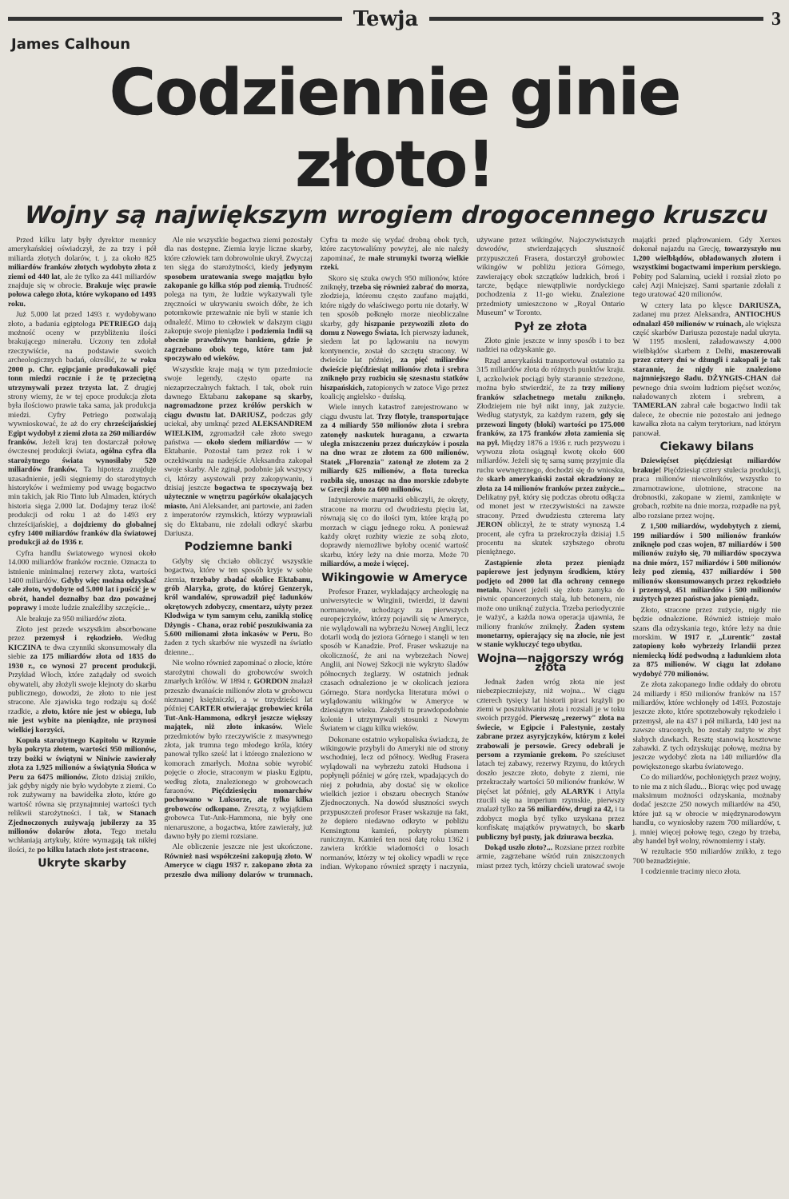Tewja 3
James Calhoun
Codziennie ginie złoto!
Wojny są największym wrogiem drogocennego kruszcu
Przed kilku laty były dyrektor mennicy amerykańskiej oświadczył, że za trzy i pół miliarda złotych dolarów, t. j. za około 825 miliardów franków złotych wydobyto złota z ziemi od 440 lat, ale że tylko za 441 miliardów znajduje się w obrocie. Brakuje więc prawie połowa całego złota, które wykopano od 1493 roku.
Już 5.000 lat przed 1493 r. wydobywano złoto, a badania egiptologa PETRIEGO dają możność oceny w przybliżeniu ilości brakującego minerału. Uczony ten zdołał rzeczywiście, na podstawie swoich archeologicznych badań, określić, że w roku 2000 p. Chr. egipcjanie produkowali pięć tonn miedzi rocznie i że tę przeciętną utrzymywali przez trzysta lat. Z drugiej strony wiemy, że w tej epoce produkcja złota była ilościowo prawie taka sama, jak produkcja miedzi. Cyfry Petriego pozwalają wywnioskować, że aż do ery chrześcijańskiej Egipt wydobył z ziemi złota za 260 miliardów franków. Jeżeli kraj ten dostarczał połowę ówczesnej produkcji świata, ogólna cyfra dla starożytnego świata wynosiłaby 520 miliardów franków. Ta hipoteza znajduje uzasadnienie, jeśli sięgniemy do starożytnych historyków i weźmiemy pod uwagę bogactwo min takich, jak Rio Tinto lub Almaden, których historia sięga 2.000 lat. Dodajmy teraz ilość produkcji od roku 1 aż do 1493 ery chrześcijańskiej, a dojdziemy do globalnej cyfry 1400 miliardów franków dla światowej produkcji aż do 1936 r.
Cyfra handlu światowego wynosi około 14.000 miliardów franków rocznie. Oznacza to istnienie minimalnej rezerwy złota, wartości 1400 miliardów. Gdyby więc można odzyskać całe złoto, wydobyte od 5.000 lat i puścić je w obrót, handel doznałby baz dzo poważnej poprawy i może ludzie znaleźliby szczęście...
Ale brakuje za 950 miliardów złota.
Złoto jest przede wszystkim absorbowane przez przemysł i rękodzieło. Według KICZINA te dwa czynniki skonsumowały dla siebie za 175 miliardów złota od 1835 do 1930 r., co wynosi 27 procent produkcji. Przykład Włoch, które zażądały od swoich obywateli, aby złożyli swoje klejnoty do skarbu publicznego, dowodzi, że złoto to nie jest stracone. Ale zjawiska tego rodzaju są dość rzadkie, a złoto, które nie jest w obiegu, lub nie jest wybite na pieniądze, nie przynosi wielkiej korzyści.
Kopuła starożytnego Kapitolu w Rzymie była pokryta złotem, wartości 950 milionów, trzy bożki w świątyni w Niniwie zawierały złota za 1.925 milionów a świątynia Słońca w Peru za 6475 milionów. Złoto dzisiaj znikło, jak gdyby nigdy nie było wydobyte z ziemi. Co rok zużywamy na bawidełka złoto, które go wartość równa się przynajmniej wartości tych relikwii starożytności. I tak, w Stanach Zjednoczonych zużywają jubilerzy za 35 milionów dolarów złota. Tego metalu wchłaniają artykuły, które wymagają tak nikłej ilości, że po kilku latach złoto jest stracone.
Ukryte skarby
Ale nie wszystkie bogactwa ziemi pozostały dla nas dostępne. Ziemia kryje liczne skarby, które człowiek tam dobrowolnie ukrył. Zwyczaj ten sięga do starożytności, kiedy jedynym sposobem uratowania swego majątku było zakopanie go kilka stóp pod ziemią. Trudność polega na tym, że ludzie wykazywali tyle zręczności w ukrywaniu swoich dóbr, że ich potomkowie przeważnie nie byli w stanie ich odnaleźć. Mimo to człowiek w dalszym ciągu zakopuje swoje pieniądze i podziemia Indii są obecnie prawdziwym bankiem, gdzie je zagrzebano obok tego, które tam już spoczywało od wieków.
Wszystkie kraje mają w tym przedmiocie swoje legendy, często oparte na niezaprzeczalnych faktach. I tak, obok ruin dawnego Ektabanu zakopane są skarby, nagromadzone przez królów perskich w ciągu dwustu lat. DARIUSZ, podczas gdy uciekał, aby umknąć przed ALEKSANDREM WIELKIM, zgromadził całe złoto swego państwa — około siedem miliardów — w Ektabanie. Pozostał tam przez rok i w oczekiwaniu na nadejście Aleksandra zakopał swoje skarby. Ale zginął, podobnie jak wszyscy ci, którzy asystowali przy zakopywaniu, i dzisiaj jeszcze bogactwa te spoczywają bez użytecznie w wnętrzu pagórków okalających miasto. Ani Aleksander, ani partowie, ani żaden z imperatorów rzymskich, którzy wyprawiali się do Ektabanu, nie zdołali odkryć skarbu Dariusza.
Podziemne banki
Gdyby się chciało obliczyć wszystkie bogactwa, które w ten sposób kryje w sobie ziemia, trzebaby zbadać okolice Ektabanu, grób Alaryka, grotę, do której Genzeryk, król wandalów, sprowadził pięć ładunków okrętowych zdobyczy, cmentarz, użyty przez Klodwiga w tym samym celu, zanikłą stolicę Dżyngis - Chana, oraz robić poszukiwania za 5.600 milionami złota inkasów w Peru. Bo żaden z tych skarbów nie wyszedł na światło dzienne...
Nie wolno również zapominać o złocie, które starożytni chowali do grobowców swoich zmarłych królów. W 1894 r. GORDON znalazł przeszło dwanaście milionów złota w grobowcu nieznanej księżniczki, a w trzydzieści lat później CARTER otwierając grobowiec króla Tut-Ank-Hammona, odkrył jeszcze większy majątek, niż złoto inkasów. Wiele przedmiotów było rzeczywiście z masywnego złota, jak trumna tego młodego króla, który panował tylko sześć lat i którego znaleziono w komorach zmarłych. Można sobie wyrobić pojęcie o złocie, straconym w piasku Egiptu, według złota, znalezionego w grobowcach faraonów. Pięćdziesięciu monarchów pochowano w Luksorze, ale tylko kilka grobowców odkopano. Zresztą, z wyjątkiem grobowca Tut-Ank-Hammona, nie były one nienaruszone, a bogactwa, które zawierały, już dawno były po ziemi rozsiane.
Ale obliczenie jeszcze nie jest ukończone. Również nasi współcześni zakopują złoto. W Ameryce w ciągu 1937 r. zakopano złota za przeszło dwa miliony dolarów w trumnach. Cyfra ta może się wydać drobną obok tych, które zacytowaliśmy powyżej, ale nie należy zapominać, że małe strumyki tworzą wielkie rzeki.
Skoro się szuka owych 950 milionów, które zniknęły, trzeba się również zabrać do morza, złodzieja, któremu często zaufano majątki, które nigdy do właściwego portu nie dotarły. W ten sposób połknęło morze nieobliczalne skarby, gdy hiszpanie przywozili złoto do domu z Nowego Świata. Ich pierwszy ładunek, siedem lat po lądowaniu na nowym kontynencie, został do szczętu stracony. W dwieście lat później, za pięć miliardów dwieście pięćdziesiąt milionów złota i srebra zniknęło przy rozbiciu się szesnastu statków hiszpańskich, zatopionych w zatoce Vigo przez koalicję angielsko - duńską.
Wiele innych katastrof zarejestrowano w ciągu dwustu lat. Trzy flotyle, transportujące za 4 miliardy 550 milionów złota i srebra zatonęły naskutek huraganu, a czwarta uległa zniszczeniu przez duńczyków i poszła na dno wraz ze złotem za 600 milionów. Statek „Florenzia" zatonął ze złotem za 2 miliardy 625 milionów, a flota turecka rozbiła się, unosząc na dno morskie zdobyte w Grecji złoto za 600 milionów.
Inżynierowie marynarki obliczyli, że okręty, stracone na morzu od dwudziestu pięciu lat, równają się co do ilości tym, które krążą po morzach w ciągu jednego roku. A ponieważ każdy okręt rozbity wiezie ze sobą złoto, doprawdy niemożliwe byłoby ocenić wartość skarbu, który leży na dnie morza. Może 70 miliardów, a może i więcej.
Wikingowie w Ameryce
Profesor Frazer, wykładający archeologię na uniwersytecie w Wirginii, twierdzi, iż dawni normanowie, uchodzący za pierwszych europejczyków, którzy pojawili się w Ameryce, nie wylądowali na wybrzeżu Nowej Anglii, lecz dotarli wodą do jeziora Górnego i stanęli w ten sposób w Kanadzie. Prof. Fraser wskazuje na okoliczność, że ani na wybrzeżach Nowej Anglii, ani Nowej Szkocji nie wykryto śladów północnych żeglarzy. W ostatnich jednak czasach odnaleziono je w okolicach jeziora Górnego. Stara nordycka literatura mówi o wylądowaniu wikingów w Ameryce w dziesiątym wieku. Założyli tu prawdopodobnie kolonie i utrzymywali stosunki z Nowym Światem w ciągu kilku wieków.
Dokonane ostatnio wykopaliska świadczą, że wikingowie przybyli do Ameryki nie od strony wschodniej, lecz od północy. Według Frasera wylądowali na wybrzeżu zatoki Hudsona i popłynęli później w górę rzek, wpadających do niej z południa, aby dostać się w okolice wielkich jezior i obszaru obecnych Stanów Zjednoczonych. Na dowód słuszności swych przypuszczeń profesor Fraser wskazuje na fakt, że dopiero niedawno odkryto w pobliżu Kensingtonu kamień, pokryty pismem runicznym. Kamień ten nosi datę roku 1362 i zawiera krótkie wiadomości o losach normanów, którzy w tej okolicy wpadli w ręce indian. Wykopano również sprzęty i naczynia, używane przez wikingów. Najoczywistszych dowodów, stwierdzających słuszność przypuszczeń Frasera, dostarczył grobowiec wikingów w pobliżu jeziora Górnego, zawierający obok szczątków ludzkich, broń i tarcze, będące niewątpliwie nordyckiego pochodzenia z 11-go wieku. Znalezione przedmioty umieszczono w „Royal Ontario Museum" w Toronto.
Pył ze złota
Złoto ginie jeszcze w inny sposób i to bez nadziei na odzyskanie go.
Rząd amerykański transportował ostatnio za 315 miliardów złota do różnych punktów kraju. I, aczkolwiek pociągi były starannie strzeżone, można było stwierdzić, że za trzy miliony franków szlachetnego metalu zniknęło. Złodziejem nie był nikt inny, jak zużycie. Według statystyk, za każdym razem, gdy się przewozi lingoty (bloki) wartości po 175.000 franków, za 175 franków złota zamienia się na pył. Między 1876 a 1936 r. ruch przywozu i wywozu złota osiągnął kwotę około 600 miliardów. Jeżeli się tę samą sumę przyjmie dla ruchu wewnętrznego, dochodzi się do wniosku, że skarb amerykański został okradziony ze złota za 14 milionów franków przez zużycie... Delikatny pył, który się podczas obrotu odłącza od monet jest w rzeczywistości na zawsze stracony. Przed dwudziestu czterema laty JERON obliczył, że te straty wynoszą 1.4 procent, ale cyfra ta przekroczyła dzisiaj 1.5 procentu na skutek szybszego obrotu pieniężnego.
Zastąpienie złota przez pieniądz papierowe jest jedynym środkiem, który podjęto od 2000 lat dla ochrony cennego metalu. Nawet jeżeli się złoto zamyka do piwnic opancerzonych stalą, lub betonem, nie może ono uniknąć zużycia. Trzeba periodycznie je ważyć, a każda nowa operacja ujawnia, że miliony franków zniknęły. Żaden system monetarny, opierający się na złocie, nie jest w stanie wykluczyć tego ubytku.
Wojna—najgorszy wróg złota
Jednak żaden wróg złota nie jest niebezpieczniejszy, niż wojna... W ciągu czterech tysięcy lat historii piraci krążyli po ziemi w poszukiwaniu złota i rozsiali je w toku swoich przygód. Pierwszę „rezerwy" złota na świecie, w Egipcie i Palestynie, zostały zabrane przez asyryjczyków, którym z kolei zrabowali je persowie. Grecy odebrali je persom a rzymianie grekom. Po sześciuset latach tej zabawy, rezerwy Rzymu, do których doszło jeszcze złoto, dobyte z ziemi, nie przekraczały wartości 50 milionów franków. W pięćset lat później, gdy ALARYK i Attyla rzucili się na imperium rzymskie, pierwszy znalazł tylko za 56 miliardów, drugi za 42, i ta zdobycz mogła być tylko uzyskana przez konfiskatę majątków prywatnych, bo skarb publiczny był pusty, jak dziurawa beczka.
Dokąd uszło złoto?... Rozsiane przez rozbite armie, zagrzebane wśród ruin zniszczonych miast przez tych, którzy chcieli uratować swoje majątki przed plądrowaniem. Gdy Xerxes dokonał najazdu na Grecję, towarzyszyło mu 1.200 wielbłądów, obładowanych złotem i wszystkimi bogactwami imperium perskiego. Pobity pod Salaminą, uciekł i rozsiał złoto po całej Azji Mniejszej. Sami spartanie zdołali z tego uratować 420 milionów.
W cztery lata po klęsce DARIUSZA, zadanej mu przez Aleksandra, ANTIOCHUS odnalazł 450 milionów w ruinach, ale większa część skarbów Dariusza pozostaje nadal ukryta. W 1195 mosleni, załadowawszy 4.000 wielbłądów skarbem z Delhi, maszerowali przez cztery dni w dżungli i zakopali je tak starannie, że nigdy nie znaleziono najmniejszego śladu. DŻYNGIS-CHAN dał pewnego dnia swoim ludziom pięćset wozów, naładowanych złotem i srebrem, a TAMERLAN zabrał całe bogactwo Indii tak dalece, że obecnie nie pozostało ani jednego kawałka złota na całym terytorium, nad którym panował.
Ciekawy bilans
Dziewięćset pięćdziesiąt miliardów brakuje! Pięćdziesiąt cztery stulecia produkcji, praca milionów niewolników, wszystko to zmarnotrawione, ulotnione, stracone na drobnostki, zakopane w ziemi, zamknięte w grobach, rozbite na dnie morza, rozpadłe na pył, albo rozsiane przez wojnę.
Z 1,500 miliardów, wydobytych z ziemi, 199 miliardów i 500 milionów franków zniknęło pod czas wojen, 87 miliardów i 500 milionów zużyło się, 70 miliardów spoczywa na dnie mórz, 157 miliardów i 500 milionów leży pod ziemią, 437 miliardów i 500 milionów skonsumowanych przez rękodzieło i przemysł, 451 miliardów i 500 milionów zużytych przez państwa jako pieniądz.
Złoto, stracone przez zużycie, nigdy nie będzie odnalezione. Również istnieje mało szans dla odzyskania tego, które leży na dnie morskim. W 1917 r. „Lurentic" został zatopiony koło wybrzeży Irlandii przez niemiecką łódź podwodną z ładunkiem złota za 875 milionów. W ciągu lat zdołano wydobyć 770 milionów.
Ze złota zakopanego Indie oddały do obrotu 24 miliardy i 850 milionów franków na 157 miliardów, które wchłonęły od 1493. Pozostaje jeszcze złoto, które spotrzebowały rękodzieło i przemysł, ale na 437 i pół miliarda, 140 jest na zawsze straconych, bo zostały zużyte w zbyt słabych dawkach. Resztę stanowią kosztowne zabawki. Z tych odzyskując połowę, można by jeszcze wydobyć złota na 140 miliardów dla powiększonego skarbu światowego.
Co do miliardów, pochłoniętych przez wojny, to nie ma z nich śladu... Biorąc więc pod uwagę maksimum możności odzyskania, możnaby dodać jeszcze 250 nowych miliardów na 450, które już są w obrocie w międzynarodowym handlu, co wyniosłoby razem 700 miliardów, t. j. mniej więcej połowę tego, czego by trzeba, aby handel był wolny, równomierny i stały.
W rezultacie 950 miliardów znikło, z tego 700 beznadziejnie.
I codziennie tracimy nieco złota.